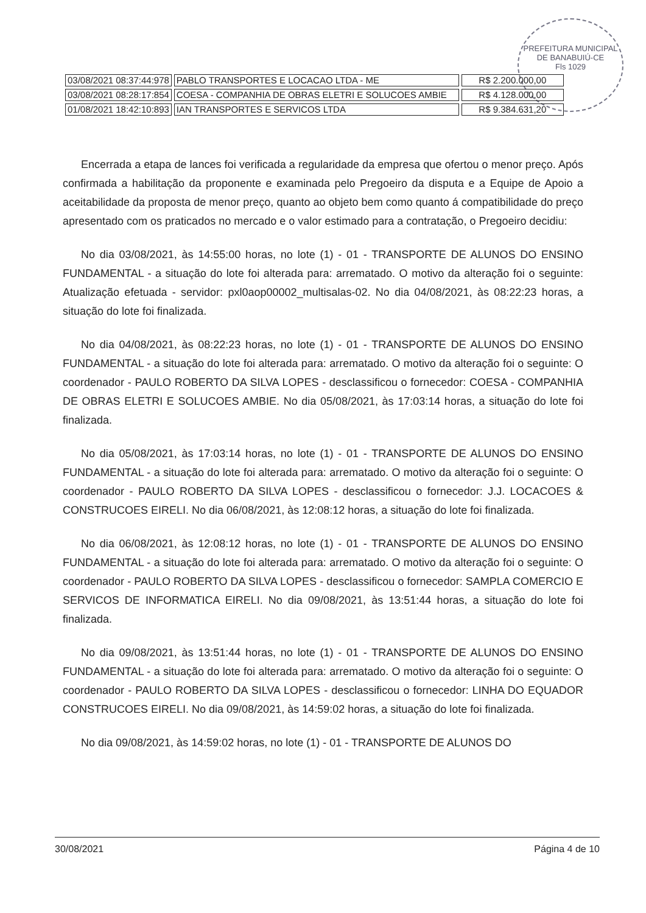PREFEITURA MUNICIPAL DE BANABUIÚ-CE
Fls 1029
| 03/08/2021 08:37:44:978 | PABLO TRANSPORTES E LOCACAO LTDA - ME | R$ 2.200.000,00 |
| 03/08/2021 08:28:17:854 | COESA - COMPANHIA DE OBRAS ELETRI E SOLUCOES AMBIE | R$ 4.128.000,00 |
| 01/08/2021 18:42:10:893 | IAN TRANSPORTES E SERVICOS LTDA | R$ 9.384.631,20 |
Encerrada a etapa de lances foi verificada a regularidade da empresa que ofertou o menor preço. Após confirmada a habilitação da proponente e examinada pelo Pregoeiro da disputa e a Equipe de Apoio a aceitabilidade da proposta de menor preço, quanto ao objeto bem como quanto á compatibilidade do preço apresentado com os praticados no mercado e o valor estimado para a contratação, o Pregoeiro decidiu:
No dia 03/08/2021, às 14:55:00 horas, no lote (1) - 01 - TRANSPORTE DE ALUNOS DO ENSINO FUNDAMENTAL - a situação do lote foi alterada para: arrematado. O motivo da alteração foi o seguinte: Atualização efetuada - servidor: pxl0aop00002_multisalas-02. No dia 04/08/2021, às 08:22:23 horas, a situação do lote foi finalizada.
No dia 04/08/2021, às 08:22:23 horas, no lote (1) - 01 - TRANSPORTE DE ALUNOS DO ENSINO FUNDAMENTAL - a situação do lote foi alterada para: arrematado. O motivo da alteração foi o seguinte: O coordenador - PAULO ROBERTO DA SILVA LOPES - desclassificou o fornecedor: COESA - COMPANHIA DE OBRAS ELETRI E SOLUCOES AMBIE. No dia 05/08/2021, às 17:03:14 horas, a situação do lote foi finalizada.
No dia 05/08/2021, às 17:03:14 horas, no lote (1) - 01 - TRANSPORTE DE ALUNOS DO ENSINO FUNDAMENTAL - a situação do lote foi alterada para: arrematado. O motivo da alteração foi o seguinte: O coordenador - PAULO ROBERTO DA SILVA LOPES - desclassificou o fornecedor: J.J. LOCACOES & CONSTRUCOES EIRELI. No dia 06/08/2021, às 12:08:12 horas, a situação do lote foi finalizada.
No dia 06/08/2021, às 12:08:12 horas, no lote (1) - 01 - TRANSPORTE DE ALUNOS DO ENSINO FUNDAMENTAL - a situação do lote foi alterada para: arrematado. O motivo da alteração foi o seguinte: O coordenador - PAULO ROBERTO DA SILVA LOPES - desclassificou o fornecedor: SAMPLA COMERCIO E SERVICOS DE INFORMATICA EIRELI. No dia 09/08/2021, às 13:51:44 horas, a situação do lote foi finalizada.
No dia 09/08/2021, às 13:51:44 horas, no lote (1) - 01 - TRANSPORTE DE ALUNOS DO ENSINO FUNDAMENTAL - a situação do lote foi alterada para: arrematado. O motivo da alteração foi o seguinte: O coordenador - PAULO ROBERTO DA SILVA LOPES - desclassificou o fornecedor: LINHA DO EQUADOR CONSTRUCOES EIRELI. No dia 09/08/2021, às 14:59:02 horas, a situação do lote foi finalizada.
No dia 09/08/2021, às 14:59:02 horas, no lote (1) - 01 - TRANSPORTE DE ALUNOS DO
30/08/2021 Página 4 de 10